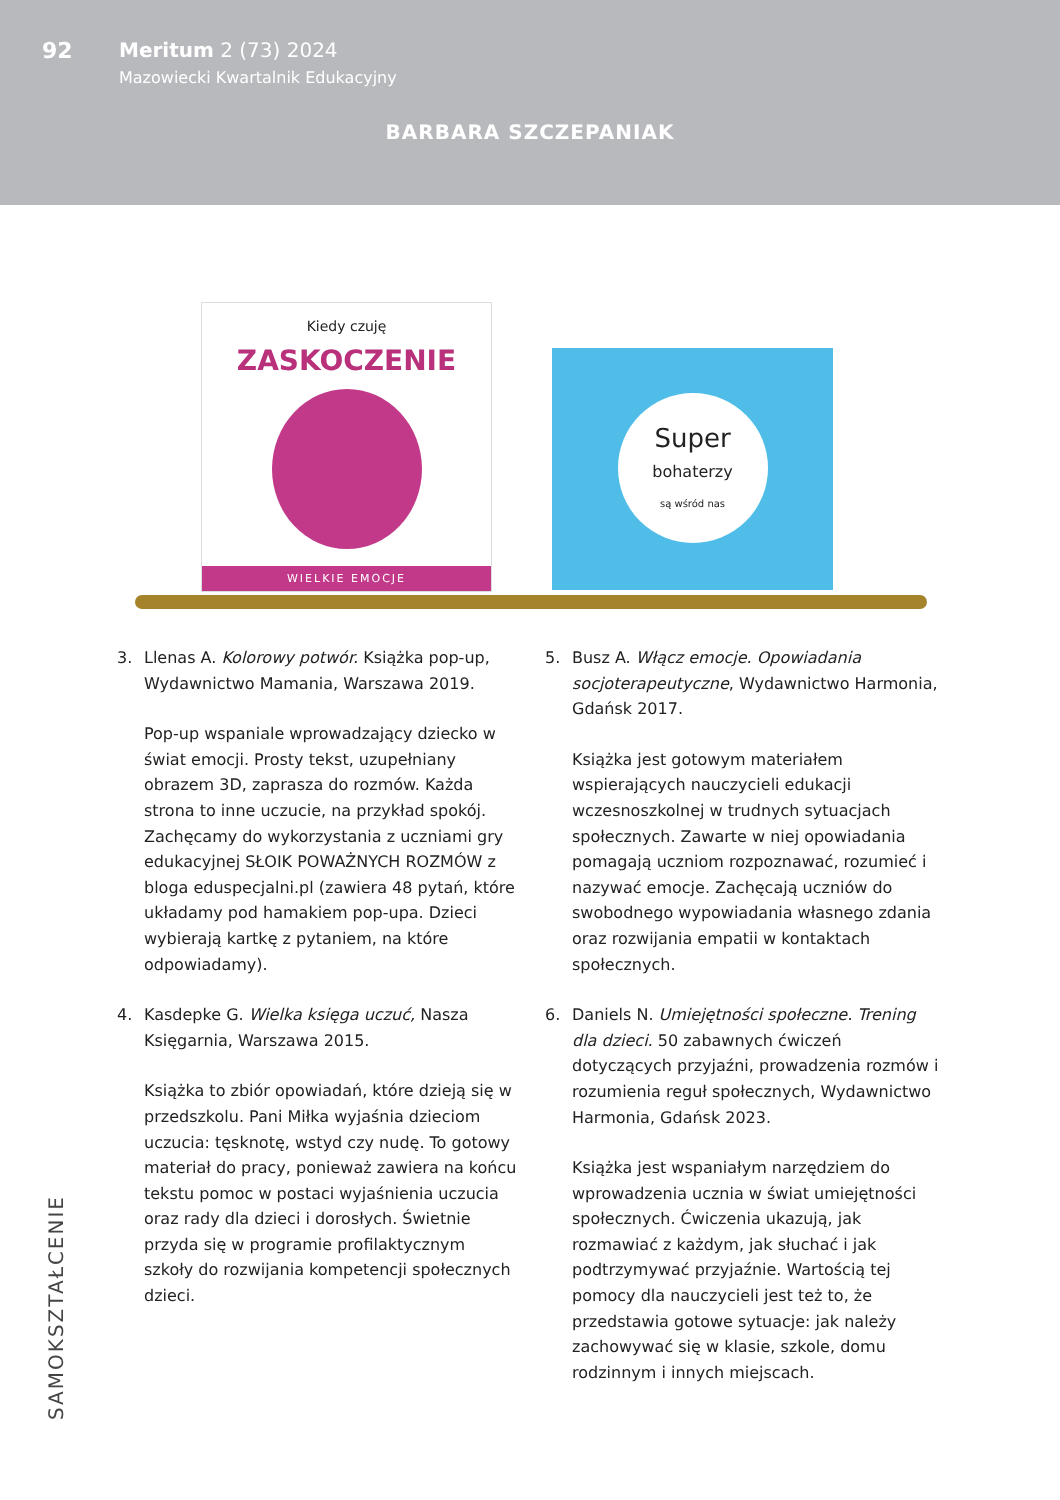92 Meritum 2 (73) 2024
Mazowiecki Kwartalnik Edukacyjny
BARBARA SZCZEPANIAK
Kiedy czuję
ZASKOCZENIE
WIELKIE EMOCJE
Super
bohaterzy
są wśród nas
3. Llenas A. Kolorowy potwór. Książka pop-up, Wydawnictwo Mamania, Warszawa 2019.
Pop-up wspaniale wprowadzający dziecko w świat emocji. Prosty tekst, uzupełniany obrazem 3D, zaprasza do rozmów. Każda strona to inne uczucie, na przykład spokój. Zachęcamy do wykorzystania z uczniami gry edukacyjnej SŁOIK POWAŻNYCH ROZMÓW z bloga eduspecjalni.pl (zawiera 48 pytań, które układamy pod hamakiem pop-upa. Dzieci wybierają kartkę z pytaniem, na które odpowiadamy).
4. Kasdepke G. Wielka księga uczuć, Nasza Księgarnia, Warszawa 2015.
Książka to zbiór opowiadań, które dzieją się w przedszkolu. Pani Miłka wyjaśnia dzieciom uczucia: tęsknotę, wstyd czy nudę. To gotowy materiał do pracy, ponieważ zawiera na końcu tekstu pomoc w postaci wyjaśnienia uczucia oraz rady dla dzieci i dorosłych. Świetnie przyda się w programie profilaktycznym szkoły do rozwijania kompetencji społecznych dzieci.
5. Busz A. Włącz emocje. Opowiadania socjoterapeutyczne, Wydawnictwo Harmonia, Gdańsk 2017.
Książka jest gotowym materiałem wspierających nauczycieli edukacji wczesnoszkolnej w trudnych sytuacjach społecznych. Zawarte w niej opowiadania pomagają uczniom rozpoznawać, rozumieć i nazywać emocje. Zachęcają uczniów do swobodnego wypowiadania własnego zdania oraz rozwijania empatii w kontaktach społecznych.
6. Daniels N. Umiejętności społeczne. Trening dla dzieci. 50 zabawnych ćwiczeń dotyczących przyjaźni, prowadzenia rozmów i rozumienia reguł społecznych, Wydawnictwo Harmonia, Gdańsk 2023.
Książka jest wspaniałym narzędziem do wprowadzenia ucznia w świat umiejętności społecznych. Ćwiczenia ukazują, jak rozmawiać z każdym, jak słuchać i jak podtrzymywać przyjaźnie. Wartością tej pomocy dla nauczycieli jest też to, że przedstawia gotowe sytuacje: jak należy zachowywać się w klasie, szkole, domu rodzinnym i innych miejscach.
SAMOKSZTAŁCENIE